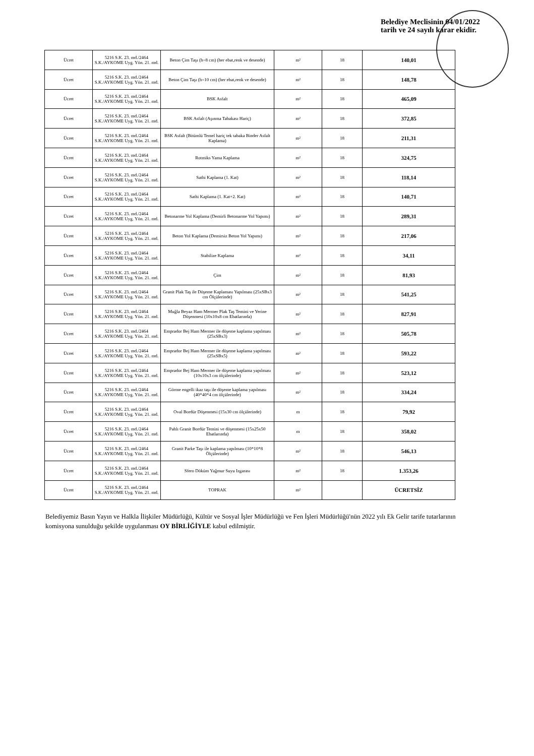Belediye Meclisinin 04/01/2022
tarih ve 24 sayılı karar ekidir.
| Ücret | 5216 S.K. 23. md./2464 S.K./AYKOME Uyg. Yön. 21. md. | Beton Çim Taşı (h=8 cm) (her ebat,renk ve desende) | m² | 18 | 140,01 |
| Ücret | 5216 S.K. 23. md./2464 S.K./AYKOME Uyg. Yön. 21. md. | Beton Çim Taşı (h=10 cm) (her ebat,renk ve desende) | m² | 18 | 148,78 |
| Ücret | 5216 S.K. 23. md./2464 S.K./AYKOME Uyg. Yön. 21. md. | BSK Asfalt | m² | 18 | 465,09 |
| Ücret | 5216 S.K. 23. md./2464 S.K./AYKOME Uyg. Yön. 21. md. | BSK Asfalt (Aşınma Tabakası Hariç) | m² | 18 | 372,85 |
| Ücret | 5216 S.K. 23. md./2464 S.K./AYKOME Uyg. Yön. 21. md. | BSK Asfalt (Bitümlü Temel hariç tek tabaka Binder Asfalt Kaplama) | m² | 18 | 211,31 |
| Ücret | 5216 S.K. 23. md./2464 S.K./AYKOME Uyg. Yön. 21. md. | Rotmiks Yama Kaplama | m² | 18 | 324,75 |
| Ücret | 5216 S.K. 23. md./2464 S.K./AYKOME Uyg. Yön. 21. md. | Sathi Kaplama (1. Kat) | m² | 18 | 118,14 |
| Ücret | 5216 S.K. 23. md./2464 S.K./AYKOME Uyg. Yön. 21. md. | Sathi Kaplama (1. Kat+2. Kat) | m² | 18 | 140,71 |
| Ücret | 5216 S.K. 23. md./2464 S.K./AYKOME Uyg. Yön. 21. md. | Betonarme Yol Kaplama (Demirli Betonarme Yol Yapımı) | m² | 18 | 289,31 |
| Ücret | 5216 S.K. 23. md./2464 S.K./AYKOME Uyg. Yön. 21. md. | Beton Yol Kaplama (Demirsiz Beton Yol Yapımı) | m² | 18 | 217,06 |
| Ücret | 5216 S.K. 23. md./2464 S.K./AYKOME Uyg. Yön. 21. md. | Stabilize Kaplama | m² | 18 | 34,11 |
| Ücret | 5216 S.K. 23. md./2464 S.K./AYKOME Uyg. Yön. 21. md. | Çim | m² | 18 | 81,93 |
| Ücret | 5216 S.K. 23. md./2464 S.K./AYKOME Uyg. Yön. 21. md. | Granit Plak Taş ile Döşeme Kaplaması Yapılması (25xSBx3 cm Ölçülerinde) | m² | 18 | 541,25 |
| Ücret | 5216 S.K. 23. md./2464 S.K./AYKOME Uyg. Yön. 21. md. | Muğla Beyaz Ham Mermer Plak Taş Temini ve Yerine Döşenmesi (10x10x8 cm Ebatlarında) | m² | 18 | 827,91 |
| Ücret | 5216 S.K. 23. md./2464 S.K./AYKOME Uyg. Yön. 21. md. | Emprador Bej Ham Mermer ile döşeme kaplama yapılması (25xSBx3) | m² | 18 | 505,78 |
| Ücret | 5216 S.K. 23. md./2464 S.K./AYKOME Uyg. Yön. 21. md. | Emprador Bej Ham Mermer ile döşeme kaplama yapılması (25xSBx5) | m² | 18 | 593,22 |
| Ücret | 5216 S.K. 23. md./2464 S.K./AYKOME Uyg. Yön. 21. md. | Emprador Bej Ham Mermer ile döşeme kaplama yapılması (10x10x3 cm ölçülerinde) | m² | 18 | 523,12 |
| Ücret | 5216 S.K. 23. md./2464 S.K./AYKOME Uyg. Yön. 21. md. | Görme engelli ikaz taşı ile döşeme kaplama yapılması (40*40*4 cm ölçülerinde) | m² | 18 | 334,24 |
| Ücret | 5216 S.K. 23. md./2464 S.K./AYKOME Uyg. Yön. 21. md. | Oval Bordür Döşenmesi (15x30 cm ölçülerinde) | m | 18 | 79,92 |
| Ücret | 5216 S.K. 23. md./2464 S.K./AYKOME Uyg. Yön. 21. md. | Pahlı Granit Bordür Temini ve döşenmesi (15x25x50 Ebatlarında) | m | 18 | 358,02 |
| Ücret | 5216 S.K. 23. md./2464 S.K./AYKOME Uyg. Yön. 21. md. | Granit Parke Taşı ile kaplama yapılması (10*10*8 Ölçülerinde) | m² | 18 | 546,13 |
| Ücret | 5216 S.K. 23. md./2464 S.K./AYKOME Uyg. Yön. 21. md. | Sfero Döküm Yağmur Suyu Izgarası | m² | 18 | 1.353,26 |
| Ücret | 5216 S.K. 23. md./2464 S.K./AYKOME Uyg. Yön. 21. md. | TOPRAK | m² | | ÜCRETSİZ |
Belediyemiz Basın Yayın ve Halkla İlişkiler Müdürlüğü, Kültür ve Sosyal İşler Müdürlüğü ve Fen İşleri Müdürlüğü'nün 2022 yılı Ek Gelir tarife tutarlarının komisyona sunulduğu şekilde uygulanması OY BİRLİĞİYLE kabul edilmiştir.